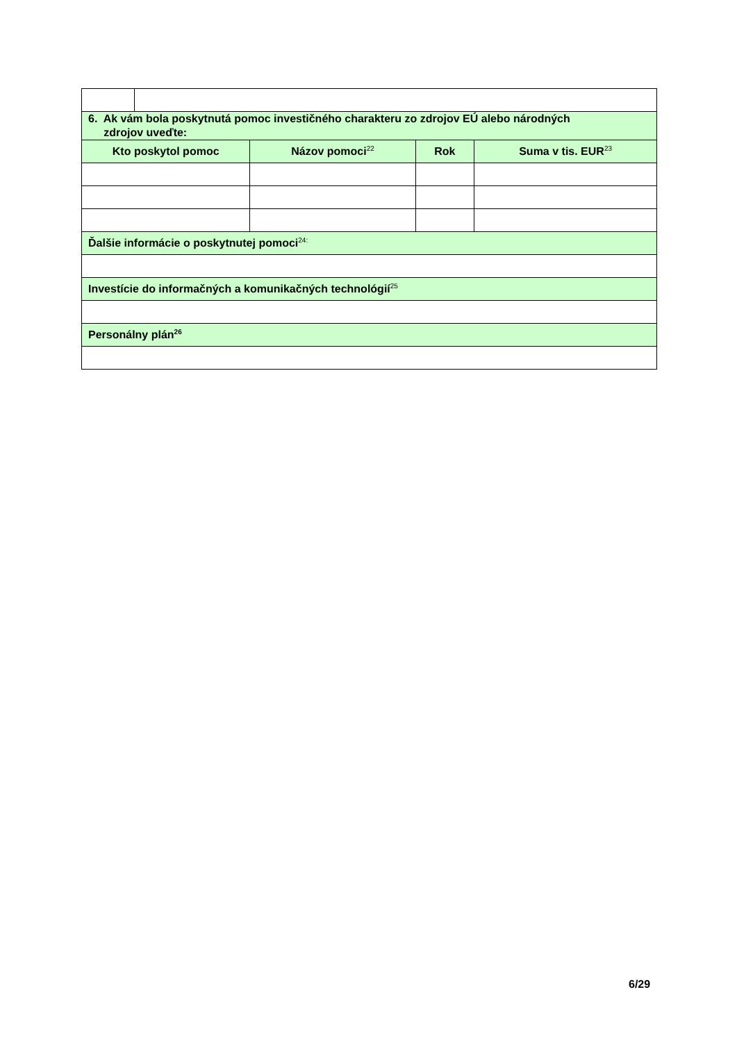| 6. Ak vám bola poskytnutá pomoc investičného charakteru zo zdrojov EÚ alebo národných zdrojov uveďte: | | | | |
| Kto poskytol pomoc | | Názov pomoci<sup>22</sup> | Rok | Suma v tis. EUR<sup>23</sup> |
| Ďalšie informácie o poskytnutej pomoci<sup>24:</sup> | | | | |
| Investície do informačných a komunikačných technológií<sup>25</sup> | | | | |
| Personálny plán<sup>26</sup> | | | | |
6/29